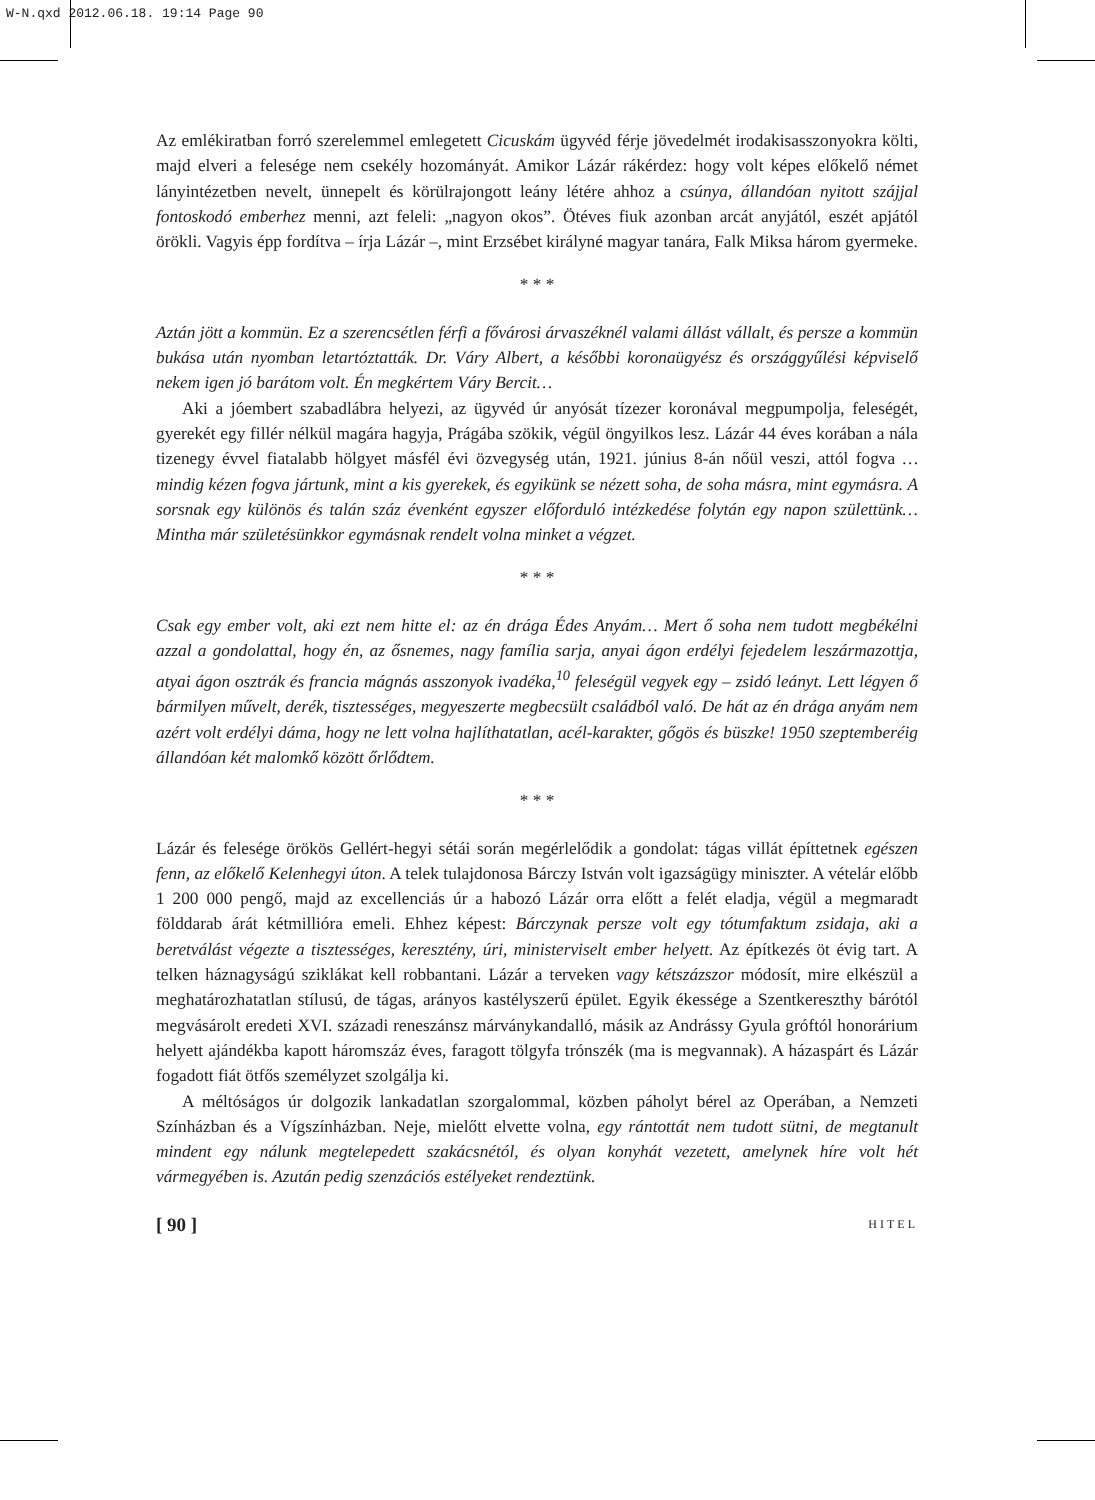W-N.qxd 2012.06.18. 19:14 Page 90
Az emlékiratban forró szerelemmel emlegetett Cicuskám ügyvéd férje jövedelmét irodakisasszonyokra költi, majd elveri a felesége nem csekély hozományát. Amikor Lázár rákérdez: hogy volt képes előkelő német lányintézetben nevelt, ünnepelt és körülrajongott leány létére ahhoz a csúnya, állandóan nyitott szájjal fontoskodó emberhez menni, azt feleli: „nagyon okos”. Ötéves fiuk azonban arcát anyjától, eszét apjától örökli. Vagyis épp fordítva – írja Lázár –, mint Erzsébet királyné magyar tanára, Falk Miksa három gyermeke.
* * *
Aztán jött a kommün. Ez a szerencsétlen férfi a fővárosi árvaszéknél valami állást vállalt, és persze a kommün bukása után nyomban letartóztatták. Dr. Váry Albert, a későbbi koronaügyész és országgyűlési képviselő nekem igen jó barátom volt. Én megkértem Váry Bercit…
Aki a jóembert szabadlábra helyezi, az ügyvéd úr anyósát tízezer koronával megpumpolja, feleségét, gyerekét egy fillér nélkül magára hagyja, Prágába szökik, végül öngyilkos lesz. Lázár 44 éves korában a nála tizenegy évvel fiatalabb hölgyet másfél évi özvegység után, 1921. június 8-án nőül veszi, attól fogva …mindig kézen fogva jártunk, mint a kis gyerekek, és egyikünk se nézett soha, de soha másra, mint egymásra. A sorsnak egy különös és talán száz évenként egyszer előforduló intézkedése folytán egy napon születtünk… Mintha már születésünkkor egymásnak rendelt volna minket a végzet.
* * *
Csak egy ember volt, aki ezt nem hitte el: az én drága Édes Anyám… Mert ő soha nem tudott megbékélni azzal a gondolattal, hogy én, az ősnemes, nagy família sarja, anyai ágon erdélyi fejedelem leszármazottja, atyai ágon osztrák és francia mágnás asszonyok ivadéka,<sup>10</sup> feleségül vegyek egy – zsidó leányt. Lett légyen ő bármilyen művelt, derék, tisztességes, megyeszerte megbecsült családból való. De hát az én drága anyám nem azért volt erdélyi dáma, hogy ne lett volna hajlíthatatlan, acél-karakter, gőgös és büszke! 1950 szeptemberéig állandóan két malomkő között őrlődtem.
* * *
Lázár és felesége örökös Gellért-hegyi sétái során megérlelődik a gondolat: tágas villát építtetnek egészen fenn, az előkelő Kelenhegyi úton. A telek tulajdonosa Bárczy István volt igazságügy miniszter. A vételár előbb 1 200 000 pengő, majd az excellenciás úr a habozó Lázár orra előtt a felét eladja, végül a megmaradt földdarab árát kétmillióra emeli. Ehhez képest: Bárczynak persze volt egy tótumfaktum zsidaja, aki a beretválást végezte a tisztességes, keresztény, úri, ministerviselt ember helyett. Az építkezés öt évig tart. A telken háznagyságú sziklákat kell robbantani. Lázár a terveken vagy kétszázszor módosít, mire elkészül a meghatározhatatlan stílusú, de tágas, arányos kastélyszerű épület. Egyik ékessége a Szentkereszthy bárótól megvásárolt eredeti XVI. századi reneszánsz márványkandalló, másik az Andrássy Gyula gróftól honorárium helyett ajándékba kapott háromszáz éves, faragott tölgyfa trónszék (ma is megvannak). A házaspárt és Lázár fogadott fiát ötfős személyzet szolgálja ki.
A méltóságos úr dolgozik lankadatlan szorgalommal, közben páholyt bérel az Operában, a Nemzeti Színházban és a Vígszínházban. Neje, mielőtt elvette volna, egy rántottát nem tudott sütni, de megtanult mindent egy nálunk megtelepedett szakácsnétól, és olyan konyhát vezetett, amelynek híre volt hét vármegyében is. Azután pedig szenzációs estélyeket rendeztünk.
[ 90 ] HITEL